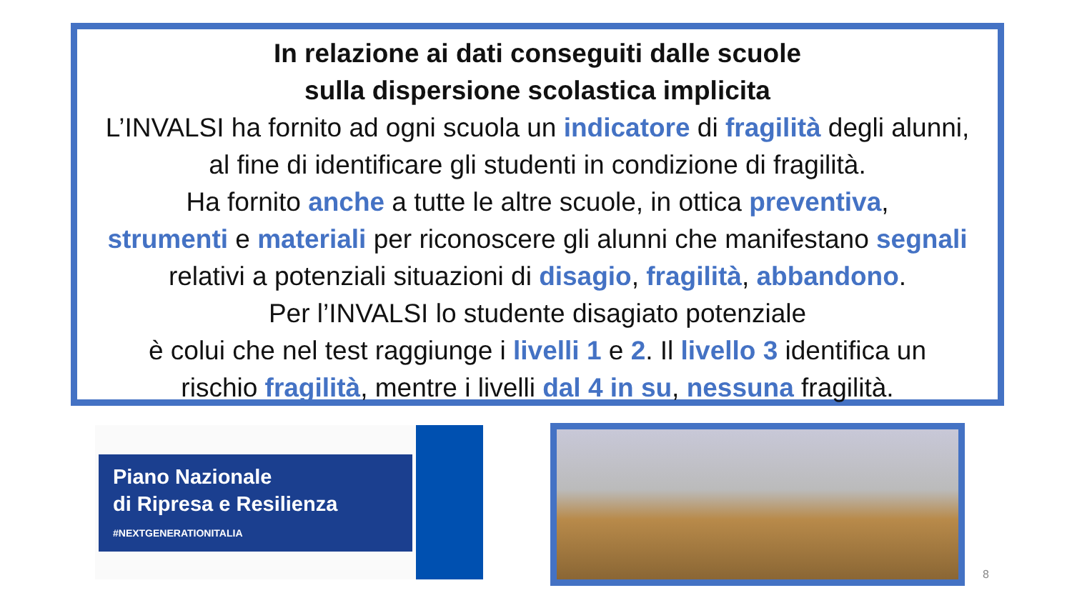In relazione ai dati conseguiti dalle scuole
sulla dispersione scolastica implicita
L’INVALSI ha fornito ad ogni scuola un indicatore di fragilità degli alunni,
al fine di identificare gli studenti in condizione di fragilità.
Ha fornito anche a tutte le altre scuole, in ottica preventiva,
strumenti e materiali per riconoscere gli alunni che manifestano segnali
relativi a potenziali situazioni di disagio, fragilità, abbandono.
Per l’INVALSI lo studente disagiato potenziale
è colui che nel test raggiunge i livelli 1 e 2. Il livello 3 identifica un
rischio fragilità, mentre i livelli dal 4 in su, nessuna fragilità.
Piano Nazionale
di Ripresa e Resilienza
#NEXTGENERATIONITALIA
8